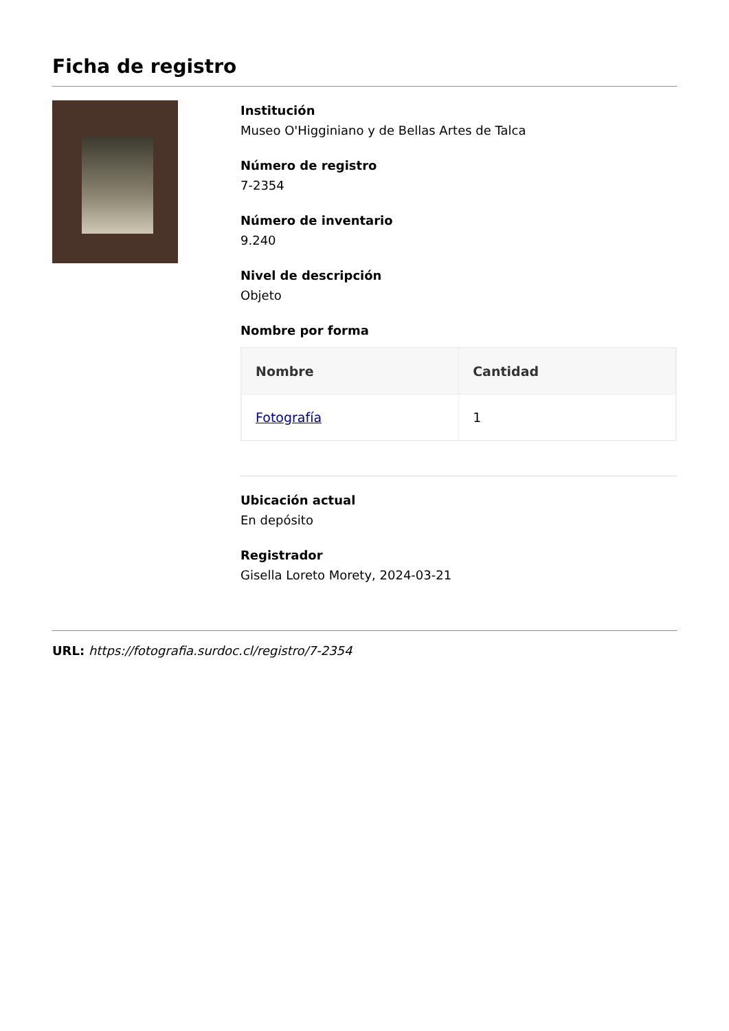Ficha de registro
Institución
Museo O'Higginiano y de Bellas Artes de Talca
Número de registro
7-2354
Número de inventario
9.240
Nivel de descripción
Objeto
Nombre por forma
| Nombre | Cantidad |
| --- | --- |
| Fotografía | 1 |
Ubicación actual
En depósito
Registrador
Gisella Loreto Morety, 2024-03-21
URL: https://fotografia.surdoc.cl/registro/7-2354